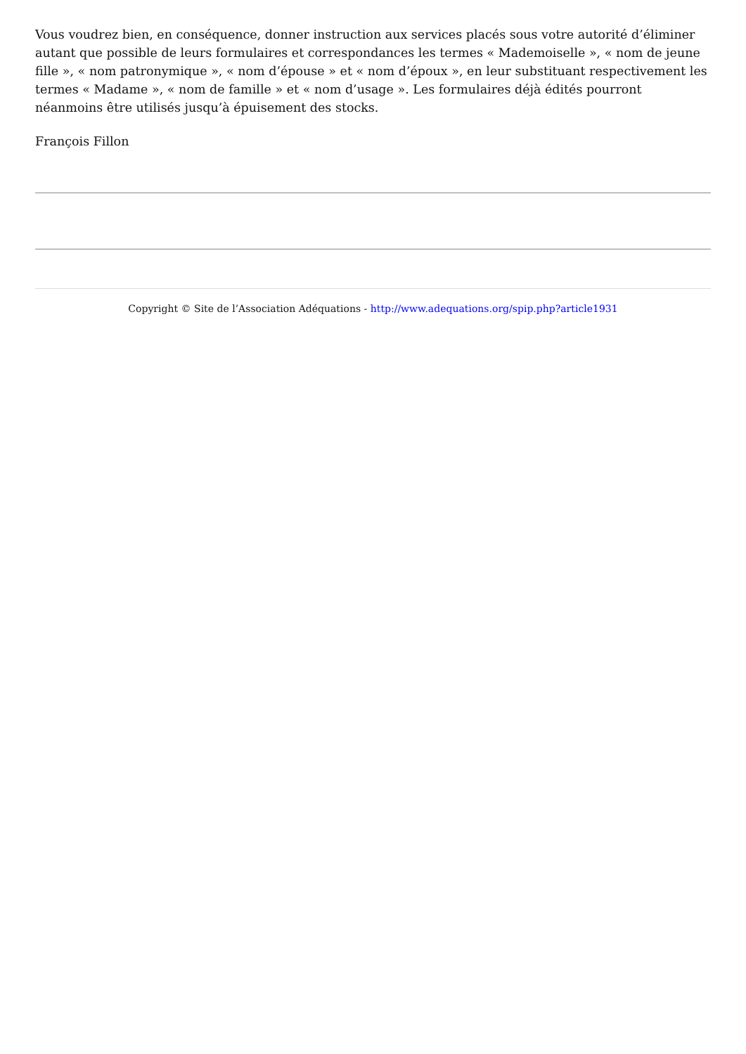Vous voudrez bien, en conséquence, donner instruction aux services placés sous votre autorité d’éliminer autant que possible de leurs formulaires et correspondances les termes « Mademoiselle », « nom de jeune fille », « nom patronymique », « nom d’épouse » et « nom d’époux », en leur substituant respectivement les termes « Madame », « nom de famille » et « nom d’usage ». Les formulaires déjà édités pourront néanmoins être utilisés jusqu’à épuisement des stocks.
François Fillon
Copyright © Site de l’Association Adéquations - http://www.adequations.org/spip.php?article1931